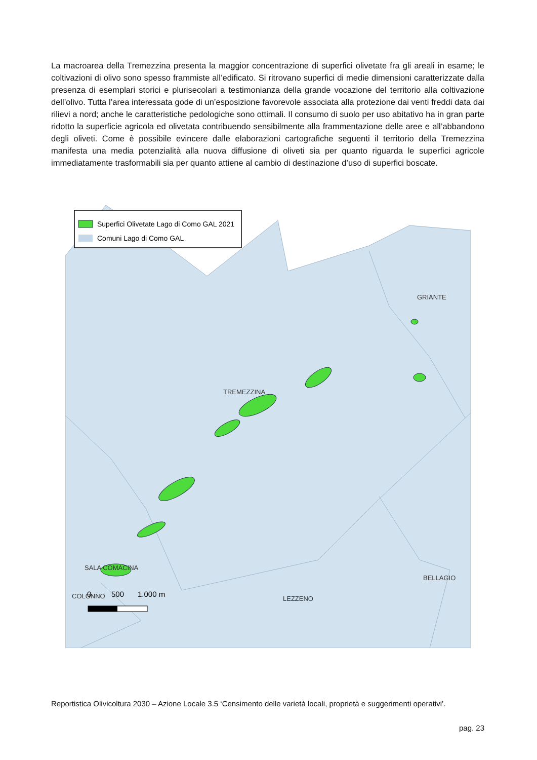La macroarea della Tremezzina presenta la maggior concentrazione di superfici olivetate fra gli areali in esame; le coltivazioni di olivo sono spesso frammiste all’edificato. Si ritrovano superfici di medie dimensioni caratterizzate dalla presenza di esemplari storici e plurisecolari a testimonianza della grande vocazione del territorio alla coltivazione dell’olivo. Tutta l’area interessata gode di un’esposizione favorevole associata alla protezione dai venti freddi data dai rilievi a nord; anche le caratteristiche pedologiche sono ottimali. Il consumo di suolo per uso abitativo ha in gran parte ridotto la superficie agricola ed olivetata contribuendo sensibilmente alla frammentazione delle aree e all’abbandono degli oliveti. Come è possibile evincere dalle elaborazioni cartografiche seguenti il territorio della Tremezzina manifesta una media potenzialità alla nuova diffusione di oliveti sia per quanto riguarda le superfici agricole immediatamente trasformabili sia per quanto attiene al cambio di destinazione d’uso di superfici boscate.
Superfici Olivetate Lago di Como GAL 2021
Comuni Lago di Como GAL
GRIANTE
TREMEZZINA
SALA COMACINA
BELLAGIO
COLONNO
LEZZENO
0
500
1.000 m
Reportistica Olivicoltura 2030 – Azione Locale 3.5 ‘Censimento delle varietà locali, proprietà e suggerimenti operativi’.
pag. 23